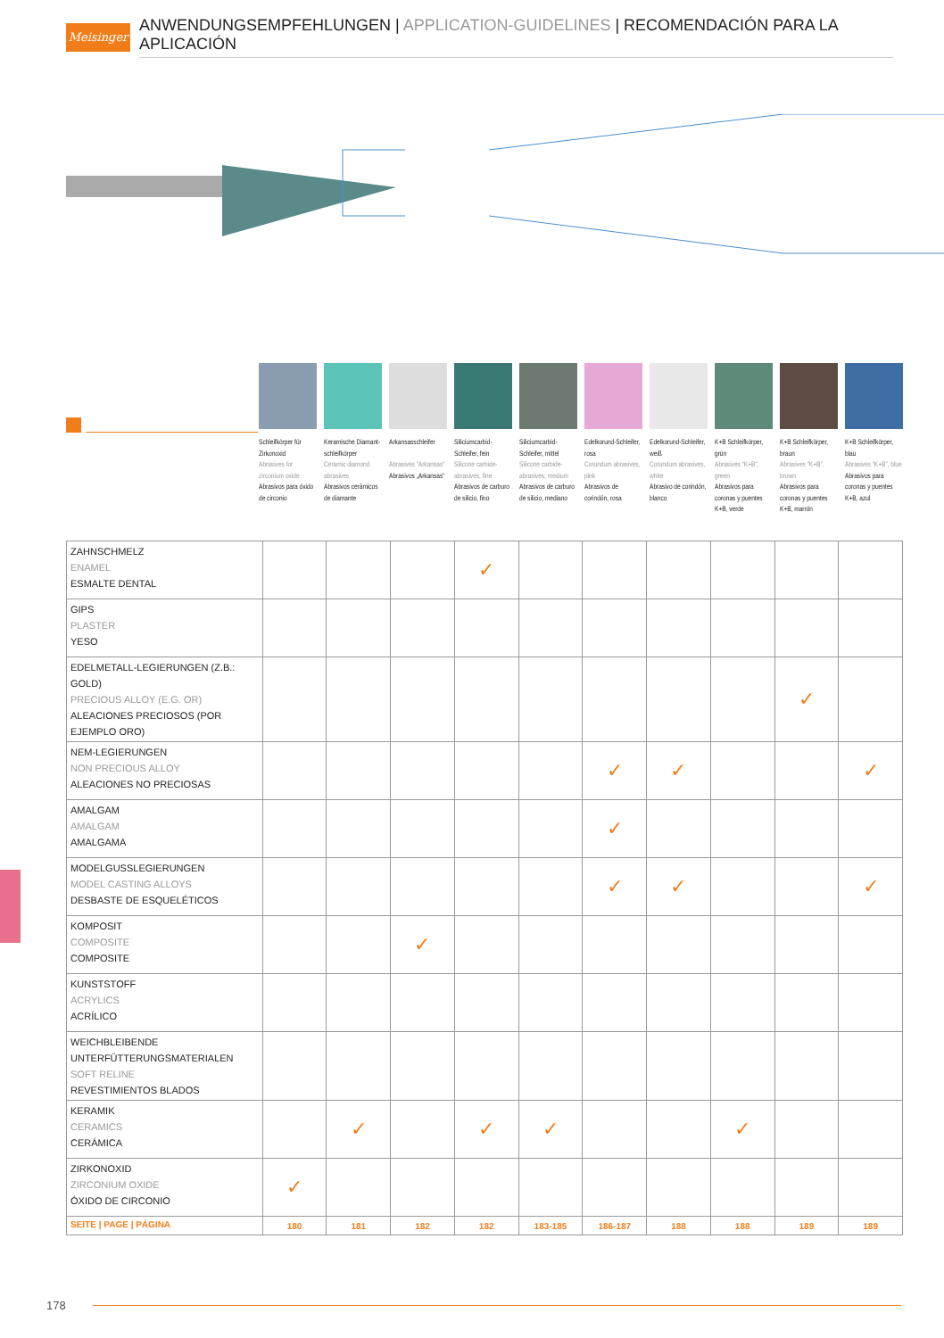Meisinger
ANWENDUNGSEMPFEHLUNGEN | APPLICATION-GUIDELINES | RECOMENDACIÓN PARA LA APLICACIÓN
Schleifkörper für Zirkonoxid
Abrasives for zirconium oxide
Abrasivos para óxido de circonio
Keramische Diamant-schleifkörper
Ceramic diamond abrasives
Abrasivos cerámicos de diamante
Arkansasschleifer
Abrasives “Arkansas”
Abrasivos „Arkansas“
Siliciumcarbid-Schleifer, fein
Silicone carbide-abrasives, fine
Abrasivos de carburo de silicio, fino
Siliciumcarbid-Schleifer, mittel
Silicone carbide-abrasives, medium
Abrasivos de carburo de silicio, mediano
Edelkorund-Schleifer, rosa
Corundum abrasives, pink
Abrasivos de corindón, rosa
Edelkorund-Schleifer, weiß
Corundum abrasives, white
Abrasivo de corindón, blanco
K+B Schleifkörper, grün
Abrasives “K+B”, green
Abrasivos para coronas y puentes K+B, verde
K+B Schleifkörper, braun
Abrasives “K+B”, brown
Abrasivos para coronas y puentes K+B, marrón
K+B Schleifkörper, blau
Abrasives “K+B”, blue
Abrasivos para coronas y puentes K+B, azul
| ZAHNSCHMELZ ENAMEL ESMALTE DENTAL | | | | ✓ | | | | | | |
| GIPS PLASTER YESO | | | | | | | | | | |
| EDELMETALL-LEGIERUNGEN (Z.B.: GOLD) PRECIOUS ALLOY (E.G. OR) ALEACIONES PRECIOSOS (POR EJEMPLO ORO) | | | | | | | | | ✓ | |
| NEM-LEGIERUNGEN NON PRECIOUS ALLOY ALEACIONES NO PRECIOSAS | | | | | | ✓ | ✓ | | | ✓ |
| AMALGAM AMALGAM AMALGAMA | | | | | | ✓ | | | | |
| MODELGUSSLEGIERUNGEN MODEL CASTING ALLOYS DESBASTE DE ESQUELÉTICOS | | | | | | ✓ | ✓ | | | ✓ |
| KOMPOSIT COMPOSITE COMPOSITE | | | ✓ | | | | | | | |
| KUNSTSTOFF ACRYLICS ACRÍLICO | | | | | | | | | | |
| WEICHBLEIBENDE UNTERFÜTTERUNGSMATERIALEN SOFT RELINE REVESTIMIENTOS BLADOS | | | | | | | | | | |
| KERAMIK CERAMICS CERÁMICA | | ✓ | | ✓ | ✓ | | | ✓ | | |
| ZIRKONOXID ZIRCONIUM OXIDE ÓXIDO DE CIRCONIO | ✓ | | | | | | | | | |
| SEITE / PAGE / PÁGINA | 180 | 181 | 182 | 182 | 183-185 | 186-187 | 188 | 188 | 189 | 189 |
178